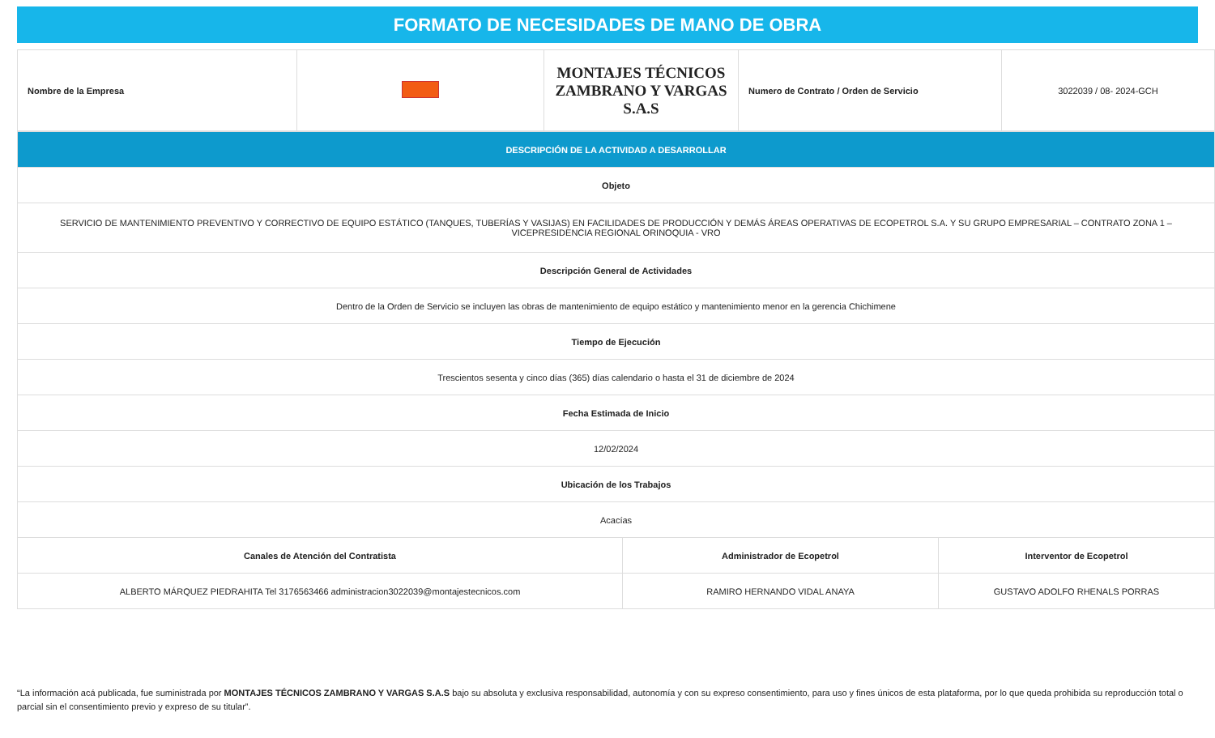FORMATO DE NECESIDADES DE MANO DE OBRA
| Nombre de la Empresa | | MONTAJES TÉCNICOS ZAMBRANO Y VARGAS S.A.S | Numero de Contrato / Orden de Servicio | 3022039 / 08- 2024-GCH |
| DESCRIPCIÓN DE LA ACTIVIDAD A DESARROLLAR | | |
| Objeto | | |
| SERVICIO DE MANTENIMIENTO PREVENTIVO Y CORRECTIVO DE EQUIPO ESTÁTICO (TANQUES, TUBERÍAS Y VASIJAS) EN FACILIDADES DE PRODUCCIÓN Y DEMÁS ÁREAS OPERATIVAS DE ECOPETROL S.A. Y SU GRUPO EMPRESARIAL – CONTRATO ZONA 1 – VICEPRESIDENCIA REGIONAL ORINOQUIA - VRO | | |
| Descripción General de Actividades | | |
| Dentro de la Orden de Servicio se incluyen las obras de mantenimiento de equipo estático y mantenimiento menor en la gerencia Chichimene | | |
| Tiempo de Ejecución | | |
| Trescientos sesenta y cinco días (365) días calendario o hasta el 31 de diciembre de 2024 | | |
| Fecha Estimada de Inicio | | |
| 12/02/2024 | | |
| Ubicación de los Trabajos | | |
| Acacías | | |
| Canales de Atención del Contratista | Administrador de Ecopetrol | Interventor de Ecopetrol |
| ALBERTO MÁRQUEZ PIEDRAHITA Tel 3176563466 administracion3022039@montajestecnicos.com | RAMIRO HERNANDO VIDAL ANAYA | GUSTAVO ADOLFO RHENALS PORRAS |
“La información acá publicada, fue suministrada por MONTAJES TÉCNICOS ZAMBRANO Y VARGAS S.A.S bajo su absoluta y exclusiva responsabilidad, autonomía y con su expreso consentimiento, para uso y fines únicos de esta plataforma, por lo que queda prohibida su reproducción total o parcial sin el consentimiento previo y expreso de su titular”.